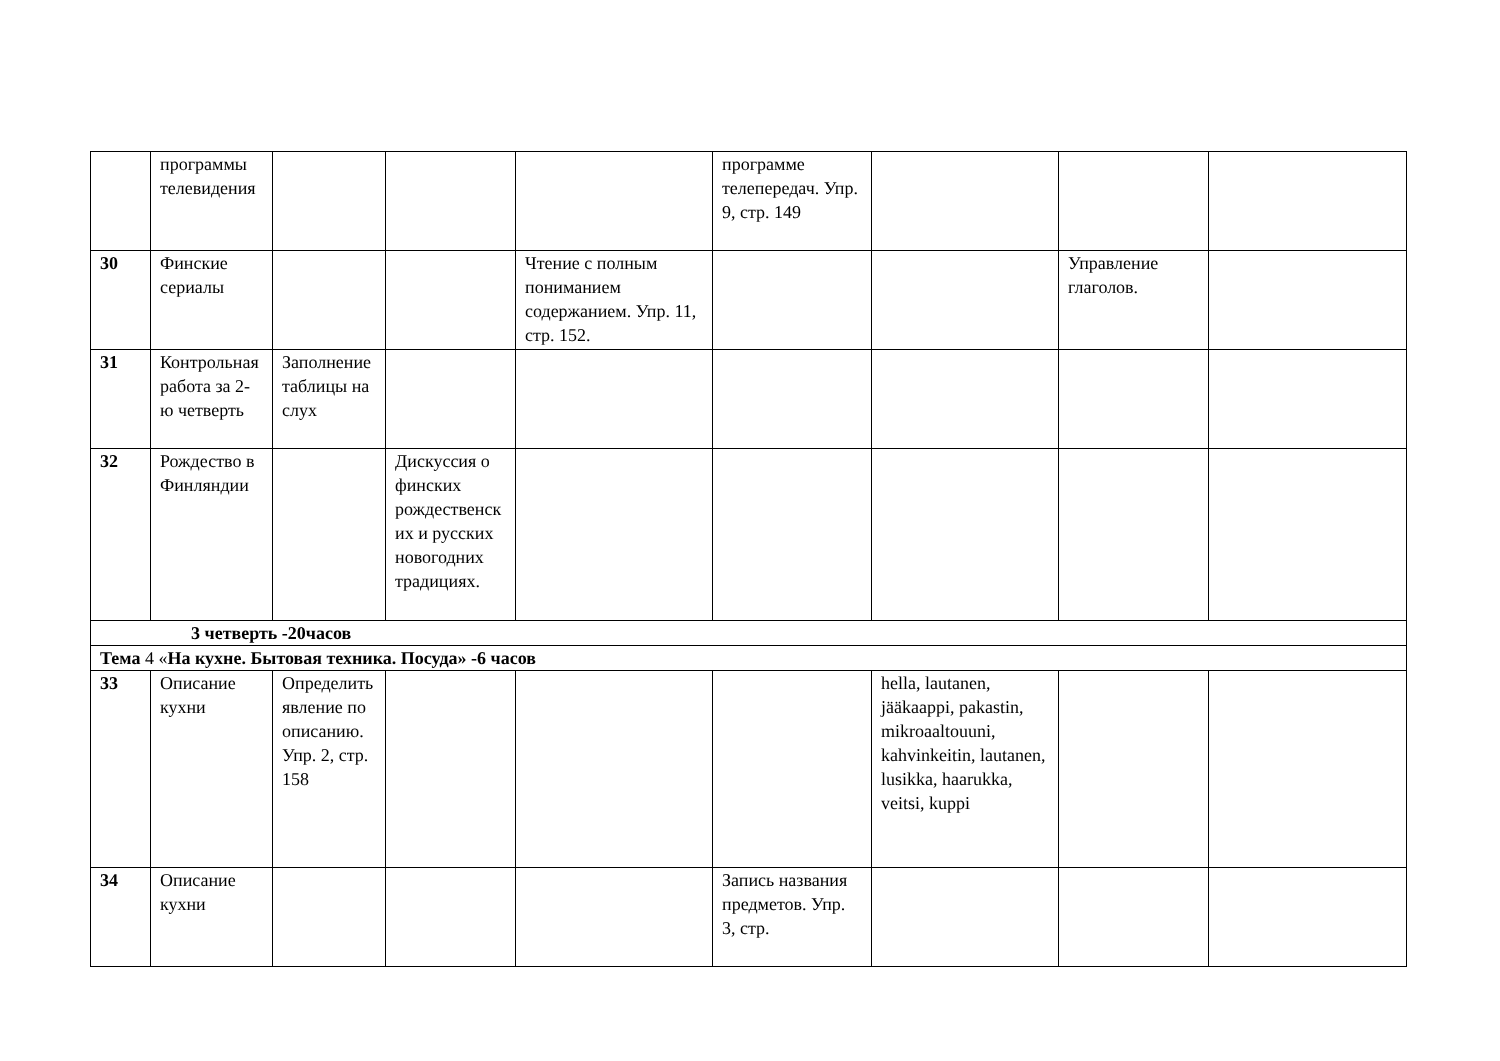| | программы телевидения | | | | программе телепередач. Упр. 9, стр. 149 | | | |
| 30 | Финские сериалы | | | Чтение с полным пониманием содержанием. Упр. 11, стр. 152. | | | Управление глаголов. | |
| 31 | Контрольная работа за 2-ю четверть | Заполнение таблицы на слух | | | | | | |
| 32 | Рождество в Финляндии | | Дискуссия о финских рождественских и русских новогодних традициях. | | | | | |
| 3 четверть -20часов | | | | | | | | |
| Тема 4 « На кухне. Бытовая техника. Посуда» -6 часов | | | | | | | | |
| 33 | Описание кухни | Определить явление по описанию. Упр. 2, стр. 158 | | | | hella, lautanen, jääkaappi, pakastin, mikroaaltouuni, kahvinkeitin, lautanen, lusikka, haarukka, veitsi, kuppi | | |
| 34 | Описание кухни | | | | Запись названия предметов. Упр. 3, стр. | | | |